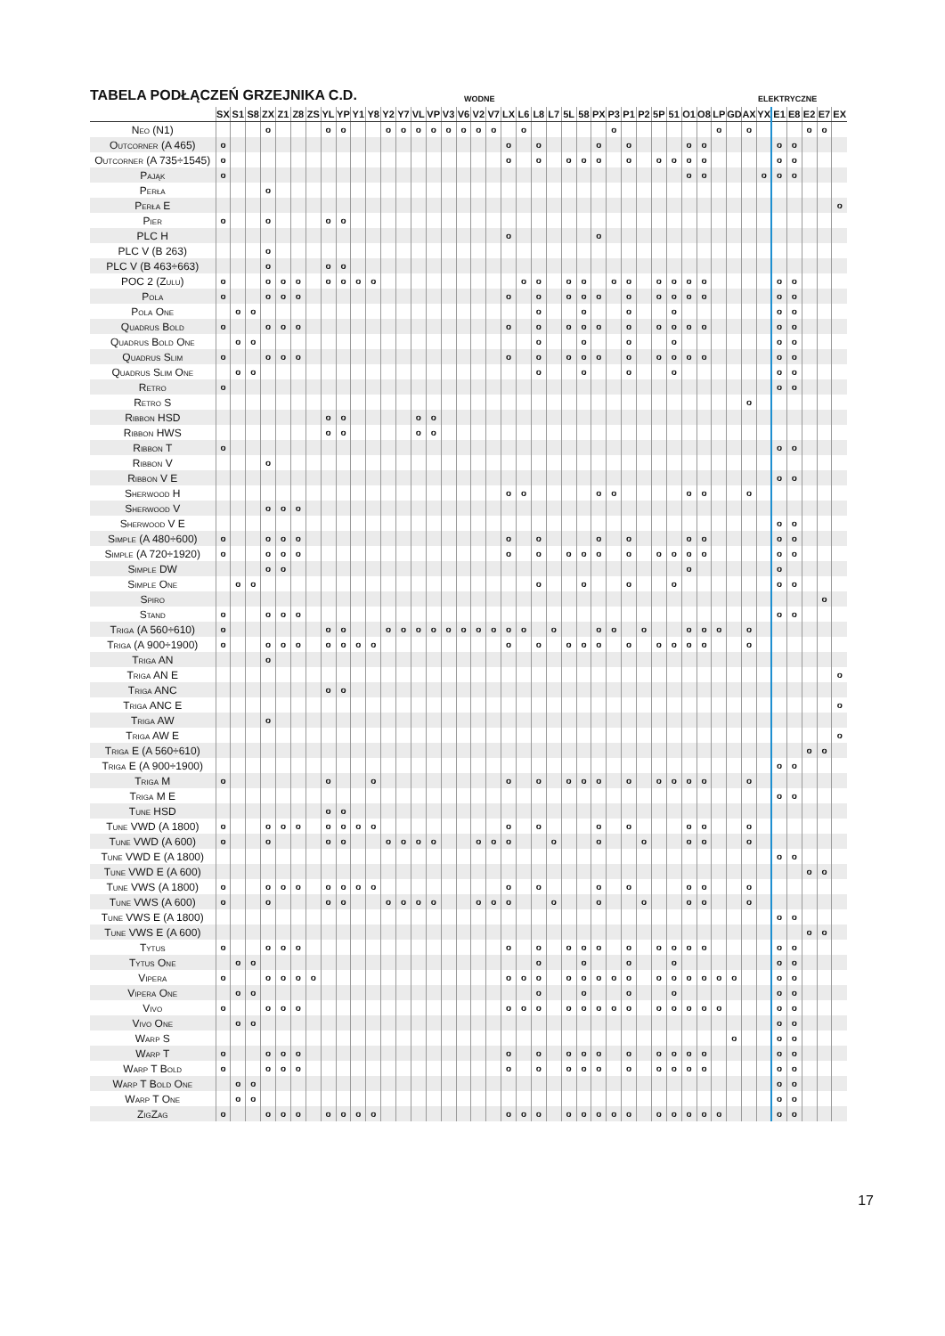TABELA PODŁĄCZEŃ GRZEJNIKA C.D.
WODNE
ELEKTRYCZNE
| | SX | S1 | S8 | ZX | Z1 | Z8 | ZS | YL | YP | Y1 | Y8 | Y2 | Y7 | VL | VP | V3 | V6 | V2 | V7 | LX | L6 | L8 | L7 | 5L | 58 | PX | P3 | P1 | P2 | 5P | 51 | O1 | O8 | LP | GD | AX | YX | E1 | E8 | E2 | E7 | EX |
| --- | --- | --- | --- | --- | --- | --- | --- | --- | --- | --- | --- | --- | --- | --- | --- | --- | --- | --- | --- | --- | --- | --- | --- | --- | --- | --- | --- | --- | --- | --- | --- | --- | --- | --- | --- | --- | --- | --- | --- | --- | --- | --- |
| Neo (N1) | | | | o | | | | o | o | | | o | o | o | o | o | o | o | o | | o | | | | | | o | | | | | | | o | | o | | | | o | o | |
| Outcorner (A 465) | o | | | | | | | | | | | | | | | | | | | o | | o | | | | o | | o | | | | o | o | | | | | o | o | | | |
| Outcorner (A 735÷1545) | o | | | | | | | | | | | | | | | | | | | o | | o | | o | o | o | | o | | o | o | o | o | | | | | o | o | | | |
| Pająk | o | | | | | | | | | | | | | | | | | | | | | | | | | | | | | | | o | o | | | | o | o | o | | | |
| Perła | | | | o | | | | | | | | | | | | | | | | | | | | | | | | | | | | | | | | | | | | | | |
| Perła E | | | | | | | | | | | | | | | | | | | | | | | | | | | | | | | | | | | | | | | | | | o |
| Pier | o | | | o | | | | o | o | | | | | | | | | | | | | | | | | | | | | | | | | | | | | | | | | |
| PLC H | | | | | | | | | | | | | | | | | | | | o | | | | | | o | | | | | | | | | | | | | | | | |
| PLC V (B 263) | | | | o | | | | | | | | | | | | | | | | | | | | | | | | | | | | | | | | | | | | | | |
| PLC V (B 463÷663) | | | | o | | | | o | o | | | | | | | | | | | | | | | | | | | | | | | | | | | | | | | | | |
| POC 2 (Zulu) | o | | | o | o | o | | o | o | o | o | | | | | | | | | | o | o | | o | o | | o | o | | o | o | o | o | | | | | o | o | | | |
| Pola | o | | | o | o | o | | | | | | | | | | | | | | o | | o | | o | o | o | | o | | o | o | o | o | | | | | o | o | | | |
| Pola One | | o | o | | | | | | | | | | | | | | | | | | | o | | | o | | | o | | | o | | | | | | | o | o | | | |
| Quadrus Bold | o | | | o | o | o | | | | | | | | | | | | | | o | | o | | o | o | o | | o | | o | o | o | o | | | | | o | o | | | |
| Quadrus Bold One | | o | o | | | | | | | | | | | | | | | | | | | o | | | o | | | o | | | o | | | | | | | o | o | | | |
| Quadrus Slim | o | | | o | o | o | | | | | | | | | | | | | | o | | o | | o | o | o | | o | | o | o | o | o | | | | | o | o | | | |
| Quadrus Slim One | | o | o | | | | | | | | | | | | | | | | | | | o | | | o | | | o | | | o | | | | | | | o | o | | | |
| Retro | o | | | | | | | | | | | | | | | | | | | | | | | | | | | | | | | | | | | | | o | o | | | |
| Retro S | | | | | | | | | | | | | | | | | | | | | | | | | | | | | | | | | | | | o | | | | | | |
| Ribbon HSD | | | | | | | | o | o | | | | | o | o | | | | | | | | | | | | | | | | | | | | | | | | | | | |
| Ribbon HWS | | | | | | | | o | o | | | | | o | o | | | | | | | | | | | | | | | | | | | | | | | | | | | |
| Ribbon T | o | | | | | | | | | | | | | | | | | | | | | | | | | | | | | | | | | | | | | o | o | | | |
| Ribbon V | | | | o | | | | | | | | | | | | | | | | | | | | | | | | | | | | | | | | | | | | | | |
| Ribbon V E | | | | | | | | | | | | | | | | | | | | | | | | | | | | | | | | | | | | | | o | o | | | |
| Sherwood H | | | | | | | | | | | | | | | | | | | | o | o | | | | | o | o | | | | | o | o | | | o | | | | | | |
| Sherwood V | | | | o | o | o | | | | | | | | | | | | | | | | | | | | | | | | | | | | | | | | | | | | |
| Sherwood V E | | | | | | | | | | | | | | | | | | | | | | | | | | | | | | | | | | | | | | o | o | | | |
| Simple (A 480÷600) | o | | | o | o | o | | | | | | | | | | | | | | o | | o | | | | o | | o | | | | o | o | | | | | o | o | | | |
| Simple (A 720÷1920) | o | | | o | o | o | | | | | | | | | | | | | | o | | o | | o | o | o | | o | | o | o | o | o | | | | | o | o | | | |
| Simple DW | | | | o | o | | | | | | | | | | | | | | | | | | | | | | | | | | | o | | | | | | o | | | | |
| Simple One | | o | o | | | | | | | | | | | | | | | | | | | o | | | o | | | o | | | o | | | | | | | o | o | | | |
| Spiro | | | | | | | | | | | | | | | | | | | | | | | | | | | | | | | | | | | | | | | | | o | |
| Stand | o | | | o | o | o | | | | | | | | | | | | | | | | | | | | | | | | | | | | | | | | o | o | | | |
| Triga (A 560÷610) | o | | | | | | | o | o | | | o | o | o | o | o | o | o | o | o | o | | o | | | o | o | | o | | | o | o | o | | o | | | | | | |
| Triga (A 900÷1900) | o | | | o | o | o | | o | o | o | o | | | | | | | | | o | | o | | o | o | o | | o | | o | o | o | o | | | o | | | | | | |
| Triga AN | | | | o | | | | | | | | | | | | | | | | | | | | | | | | | | | | | | | | | | | | | | |
| Triga AN E | | | | | | | | | | | | | | | | | | | | | | | | | | | | | | | | | | | | | | | | | | o |
| Triga ANC | | | | | | | | o | o | | | | | | | | | | | | | | | | | | | | | | | | | | | | | | | | | |
| Triga ANC E | | | | | | | | | | | | | | | | | | | | | | | | | | | | | | | | | | | | | | | | | | o |
| Triga AW | | | | o | | | | | | | | | | | | | | | | | | | | | | | | | | | | | | | | | | | | | | |
| Triga AW E | | | | | | | | | | | | | | | | | | | | | | | | | | | | | | | | | | | | | | | | | | o |
| Triga E (A 560÷610) | | | | | | | | | | | | | | | | | | | | | | | | | | | | | | | | | | | | | | | | o | o | |
| Triga E (A 900÷1900) | | | | | | | | | | | | | | | | | | | | | | | | | | | | | | | | | | | | | | o | o | | | |
| Triga M | o | | | | | | | o | | | o | | | | | | | | | o | | o | | o | o | o | | o | | o | o | o | o | | | o | | | | | | |
| Triga M E | | | | | | | | | | | | | | | | | | | | | | | | | | | | | | | | | | | | | | o | o | | | |
| Tune HSD | | | | | | | | o | o | | | | | | | | | | | | | | | | | | | | | | | | | | | | | | | | | |
| Tune VWD (A 1800) | o | | | o | o | o | | o | o | o | o | | | | | | | | | o | | o | | | | o | | o | | | | o | o | | | o | | | | | | |
| Tune VWD (A 600) | o | | | o | | | | o | o | | | o | o | o | o | | | o | o | o | | | o | | | o | | | o | | | o | o | | | o | | | | | | |
| Tune VWD E (A 1800) | | | | | | | | | | | | | | | | | | | | | | | | | | | | | | | | | | | | | | o | o | | | |
| Tune VWD E (A 600) | | | | | | | | | | | | | | | | | | | | | | | | | | | | | | | | | | | | | | | | o | o | |
| Tune VWS (A 1800) | o | | | o | o | o | | o | o | o | o | | | | | | | | | o | | o | | | | o | | o | | | | o | o | | | o | | | | | | |
| Tune VWS (A 600) | o | | | o | | | | o | o | | | o | o | o | o | | | o | o | o | | | o | | | o | | | o | | | o | o | | | o | | | | | | |
| Tune VWS E (A 1800) | | | | | | | | | | | | | | | | | | | | | | | | | | | | | | | | | | | | | | o | o | | | |
| Tune VWS E (A 600) | | | | | | | | | | | | | | | | | | | | | | | | | | | | | | | | | | | | | | | | o | o | |
| Tytus | o | | | o | o | o | | | | | | | | | | | | | | o | | o | | o | o | o | | o | | o | o | o | o | | | | | o | o | | | |
| Tytus One | | o | o | | | | | | | | | | | | | | | | | | | o | | | o | | | o | | | o | | | | | | | o | o | | | |
| Vipera | o | | | o | o | o | o | | | | | | | | | | | | | o | o | o | | o | o | o | o | o | | o | o | o | o | o | o | | | o | o | | | |
| Vipera One | | o | o | | | | | | | | | | | | | | | | | | | o | | | o | | | o | | | o | | | | | | | o | o | | | |
| Vivo | o | | | o | o | o | | | | | | | | | | | | | | o | o | o | | o | o | o | o | o | | o | o | o | o | o | | | | o | o | | | |
| Vivo One | | o | o | | | | | | | | | | | | | | | | | | | | | | | | | | | | | | | | | | | o | o | | | |
| Warp S | | | | | | | | | | | | | | | | | | | | | | | | | | | | | | | | | | | o | | | o | o | | | |
| Warp T | o | | | o | o | o | | | | | | | | | | | | | | o | | o | | o | o | o | | o | | o | o | o | o | | | | | o | o | | | |
| Warp T Bold | o | | | o | o | o | | | | | | | | | | | | | | o | | o | | o | o | o | | o | | o | o | o | o | | | | | o | o | | | |
| Warp T Bold One | | o | o | | | | | | | | | | | | | | | | | | | | | | | | | | | | | | | | | | | o | o | | | |
| Warp T One | | o | o | | | | | | | | | | | | | | | | | | | | | | | | | | | | | | | | | | | o | o | | | |
| ZigZag | o | | | o | o | o | | o | o | o | o | | | | | | | | | o | o | o | | o | o | o | o | o | | o | o | o | o | o | | | | o | o | | | |
17